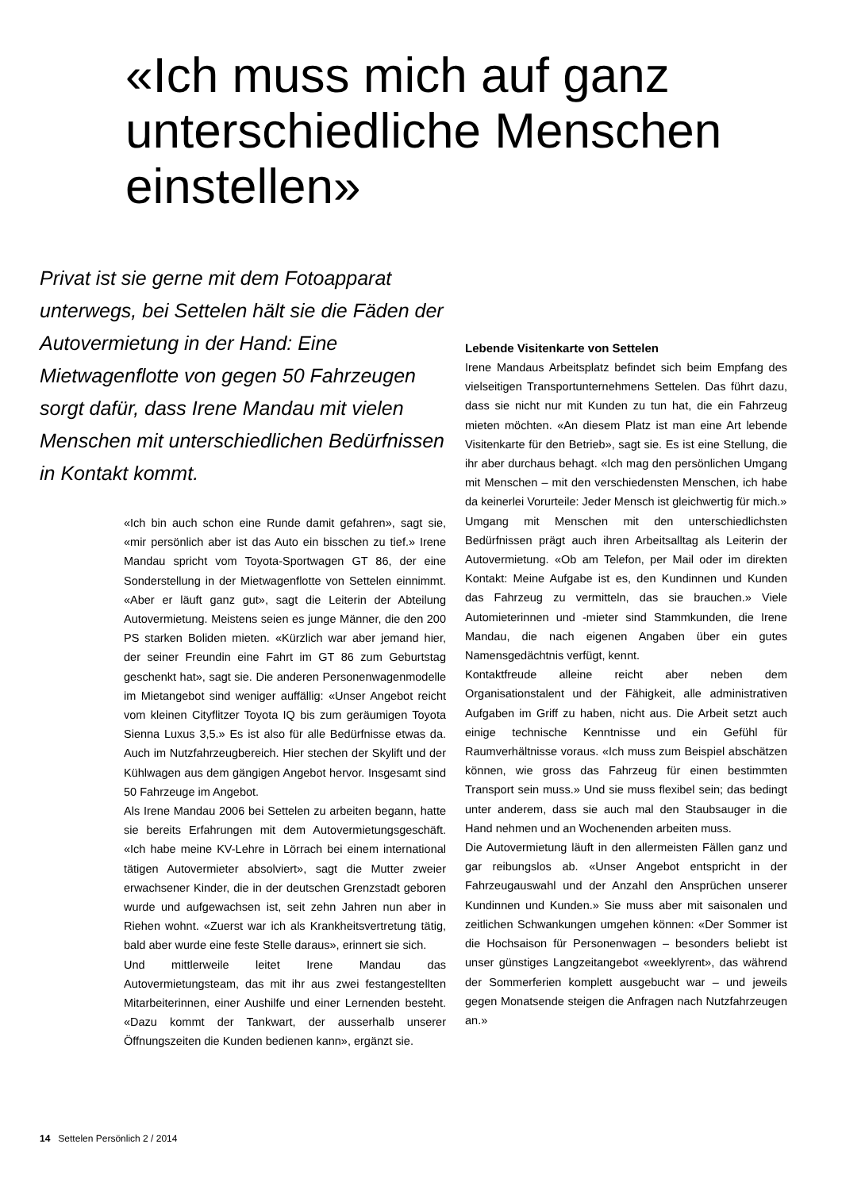«Ich muss mich auf ganz unterschiedliche Menschen einstellen»
Privat ist sie gerne mit dem Fotoapparat unterwegs, bei Settelen hält sie die Fäden der Autovermietung in der Hand: Eine Mietwagenflotte von gegen 50 Fahrzeugen sorgt dafür, dass Irene Mandau mit vielen Menschen mit unterschiedlichen Bedürfnissen in Kontakt kommt.
«Ich bin auch schon eine Runde damit gefahren», sagt sie, «mir persönlich aber ist das Auto ein bisschen zu tief.» Irene Mandau spricht vom Toyota-Sportwagen GT 86, der eine Sonderstellung in der Mietwagenflotte von Settelen einnimmt. «Aber er läuft ganz gut», sagt die Leiterin der Abteilung Autovermietung. Meistens seien es junge Männer, die den 200 PS starken Boliden mieten. «Kürzlich war aber jemand hier, der seiner Freundin eine Fahrt im GT 86 zum Geburtstag geschenkt hat», sagt sie. Die anderen Personenwagenmodelle im Mietangebot sind weniger auffällig: «Unser Angebot reicht vom kleinen Cityflitzer Toyota IQ bis zum geräumigen Toyota Sienna Luxus 3,5.» Es ist also für alle Bedürfnisse etwas da. Auch im Nutzfahrzeugbereich. Hier stechen der Skylift und der Kühlwagen aus dem gängigen Angebot hervor. Insgesamt sind 50 Fahrzeuge im Angebot.
Als Irene Mandau 2006 bei Settelen zu arbeiten begann, hatte sie bereits Erfahrungen mit dem Autovermietungsgeschäft. «Ich habe meine KV-Lehre in Lörrach bei einem international tätigen Autovermieter absolviert», sagt die Mutter zweier erwachsener Kinder, die in der deutschen Grenzstadt geboren wurde und aufgewachsen ist, seit zehn Jahren nun aber in Riehen wohnt. «Zuerst war ich als Krankheitsvertretung tätig, bald aber wurde eine feste Stelle daraus», erinnert sie sich.
Und mittlerweile leitet Irene Mandau das Autovermietungsteam, das mit ihr aus zwei festangestellten Mitarbeiterinnen, einer Aushilfe und einer Lernenden besteht. «Dazu kommt der Tankwart, der ausserhalb unserer Öffnungszeiten die Kunden bedienen kann», ergänzt sie.
Lebende Visitenkarte von Settelen
Irene Mandaus Arbeitsplatz befindet sich beim Empfang des vielseitigen Transportunternehmens Settelen. Das führt dazu, dass sie nicht nur mit Kunden zu tun hat, die ein Fahrzeug mieten möchten. «An diesem Platz ist man eine Art lebende Visitenkarte für den Betrieb», sagt sie. Es ist eine Stellung, die ihr aber durchaus behagt. «Ich mag den persönlichen Umgang mit Menschen – mit den verschiedensten Menschen, ich habe da keinerlei Vorurteile: Jeder Mensch ist gleichwertig für mich.»
Umgang mit Menschen mit den unterschiedlichsten Bedürfnissen prägt auch ihren Arbeitsalltag als Leiterin der Autovermietung. «Ob am Telefon, per Mail oder im direkten Kontakt: Meine Aufgabe ist es, den Kundinnen und Kunden das Fahrzeug zu vermitteln, das sie brauchen.» Viele Automieterinnen und -mieter sind Stammkunden, die Irene Mandau, die nach eigenen Angaben über ein gutes Namensgedächtnis verfügt, kennt.
Kontaktfreude alleine reicht aber neben dem Organisationstalent und der Fähigkeit, alle administrativen Aufgaben im Griff zu haben, nicht aus. Die Arbeit setzt auch einige technische Kenntnisse und ein Gefühl für Raumverhältnisse voraus. «Ich muss zum Beispiel abschätzen können, wie gross das Fahrzeug für einen bestimmten Transport sein muss.» Und sie muss flexibel sein; das bedingt unter anderem, dass sie auch mal den Staubsauger in die Hand nehmen und an Wochenenden arbeiten muss.
Die Autovermietung läuft in den allermeisten Fällen ganz und gar reibungslos ab. «Unser Angebot entspricht in der Fahrzeugauswahl und der Anzahl den Ansprüchen unserer Kundinnen und Kunden.» Sie muss aber mit saisonalen und zeitlichen Schwankungen umgehen können: «Der Sommer ist die Hochsaison für Personenwagen – besonders beliebt ist unser günstiges Langzeitangebot «weeklyrent», das während der Sommerferien komplett ausgebucht war – und jeweils gegen Monatsende steigen die Anfragen nach Nutzfahrzeugen an.»
14 Settelen Persönlich 2 / 2014